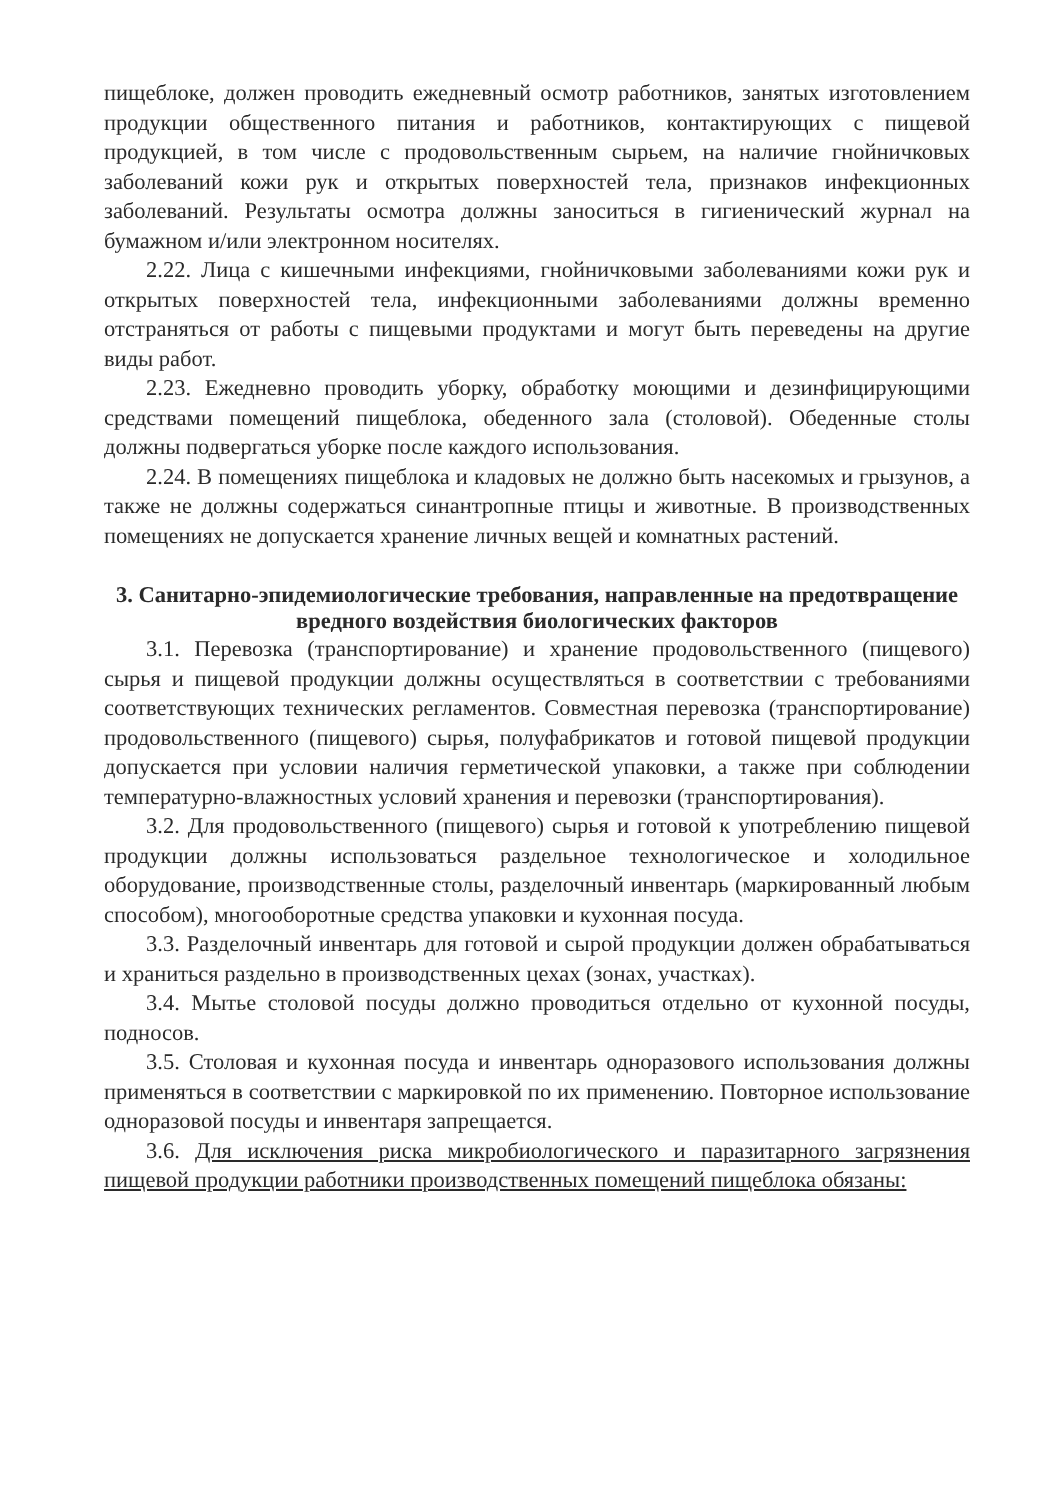пищеблоке, должен проводить ежедневный осмотр работников, занятых изготовлением продукции общественного питания и работников, контактирующих с пищевой продукцией, в том числе с продовольственным сырьем, на наличие гнойничковых заболеваний кожи рук и открытых поверхностей тела, признаков инфекционных заболеваний. Результаты осмотра должны заноситься в гигиенический журнал на бумажном и/или электронном носителях.
2.22. Лица с кишечными инфекциями, гнойничковыми заболеваниями кожи рук и открытых поверхностей тела, инфекционными заболеваниями должны временно отстраняться от работы с пищевыми продуктами и могут быть переведены на другие виды работ.
2.23. Ежедневно проводить уборку, обработку моющими и дезинфицирующими средствами помещений пищеблока, обеденного зала (столовой). Обеденные столы должны подвергаться уборке после каждого использования.
2.24. В помещениях пищеблока и кладовых не должно быть насекомых и грызунов, а также не должны содержаться синантропные птицы и животные. В производственных помещениях не допускается хранение личных вещей и комнатных растений.
3. Санитарно-эпидемиологические требования, направленные на предотвращение вредного воздействия биологических факторов
3.1. Перевозка (транспортирование) и хранение продовольственного (пищевого) сырья и пищевой продукции должны осуществляться в соответствии с требованиями соответствующих технических регламентов. Совместная перевозка (транспортирование) продовольственного (пищевого) сырья, полуфабрикатов и готовой пищевой продукции допускается при условии наличия герметической упаковки, а также при соблюдении температурно-влажностных условий хранения и перевозки (транспортирования).
3.2. Для продовольственного (пищевого) сырья и готовой к употреблению пищевой продукции должны использоваться раздельное технологическое и холодильное оборудование, производственные столы, разделочный инвентарь (маркированный любым способом), многооборотные средства упаковки и кухонная посуда.
3.3. Разделочный инвентарь для готовой и сырой продукции должен обрабатываться и храниться раздельно в производственных цехах (зонах, участках).
3.4. Мытье столовой посуды должно проводиться отдельно от кухонной посуды, подносов.
3.5. Столовая и кухонная посуда и инвентарь одноразового использования должны применяться в соответствии с маркировкой по их применению. Повторное использование одноразовой посуды и инвентаря запрещается.
3.6. Для исключения риска микробиологического и паразитарного загрязнения пищевой продукции работники производственных помещений пищеблока обязаны: